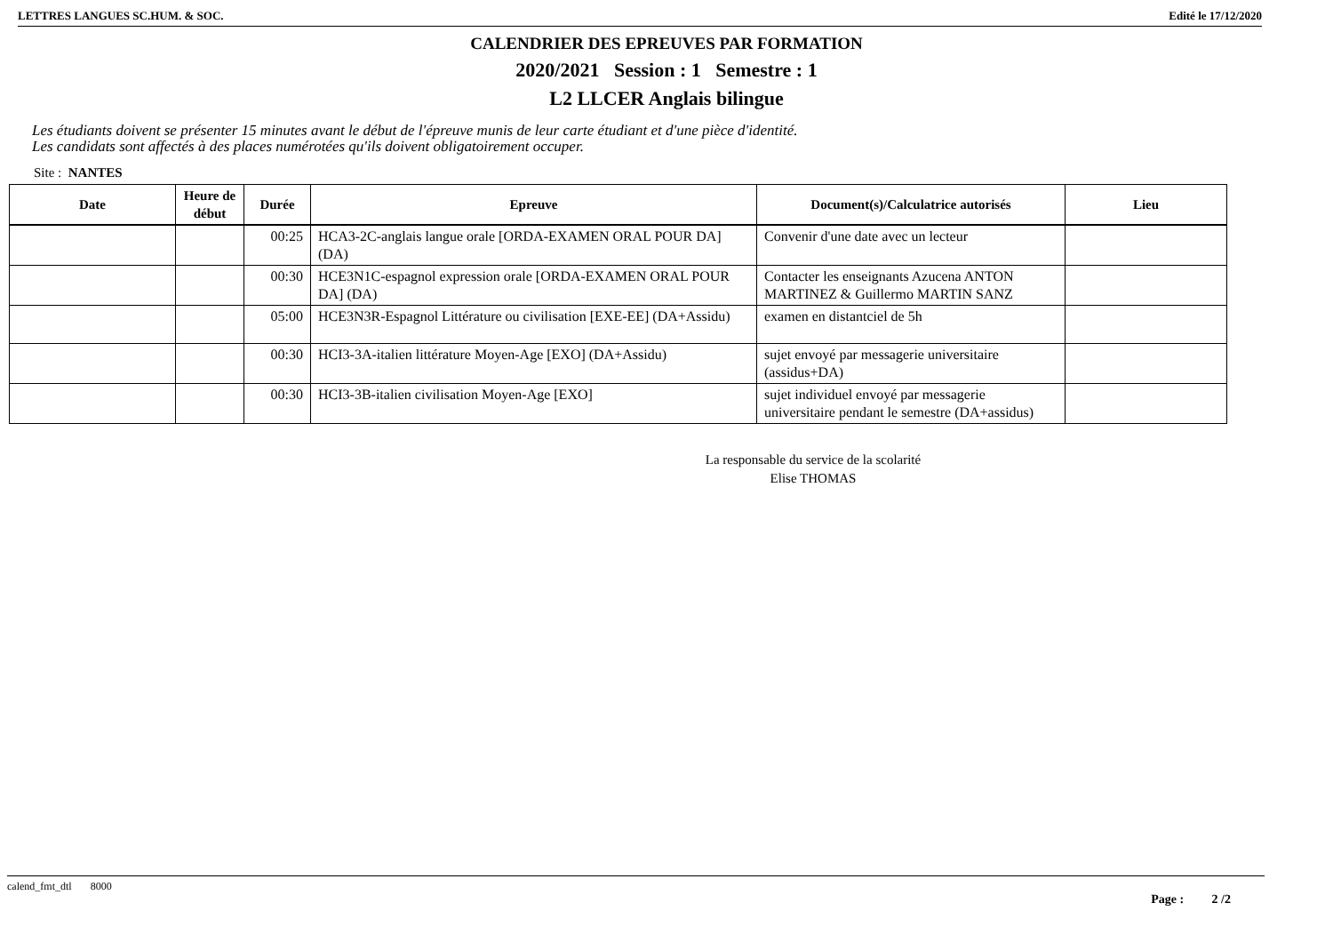LETTRES LANGUES SC.HUM. & SOC. Edité le 17/12/2020
CALENDRIER DES EPREUVES PAR FORMATION
2020/2021 Session : 1 Semestre : 1
L2 LLCER Anglais bilingue
Les étudiants doivent se présenter 15 minutes avant le début de l'épreuve munis de leur carte étudiant et d'une pièce d'identité.
Les candidats sont affectés à des places numérotées qu'ils doivent obligatoirement occuper.
Site : NANTES
| Date | Heure de début | Durée | Epreuve | Document(s)/Calculatrice autorisés | Lieu |
| --- | --- | --- | --- | --- | --- |
| | | 00:25 | HCA3-2C-anglais langue orale [ORDA-EXAMEN ORAL POUR DA] (DA) | Convenir d'une date avec un lecteur | |
| | | 00:30 | HCE3N1C-espagnol expression orale [ORDA-EXAMEN ORAL POUR DA] (DA) | Contacter les enseignants Azucena ANTON MARTINEZ & Guillermo MARTIN SANZ | |
| | | 05:00 | HCE3N3R-Espagnol Littérature ou civilisation [EXE-EE] (DA+Assidu) | examen en distantciel de 5h | |
| | | 00:30 | HCI3-3A-italien littérature Moyen-Age [EXO] (DA+Assidu) | sujet envoyé par messagerie universitaire (assidus+DA) | |
| | | 00:30 | HCI3-3B-italien civilisation Moyen-Age [EXO] | sujet individuel envoyé par messagerie universitaire pendant le semestre (DA+assidus) | |
La responsable du service de la scolarité
Elise THOMAS
calend_fmt_dtl 8000
Page : 2 /2